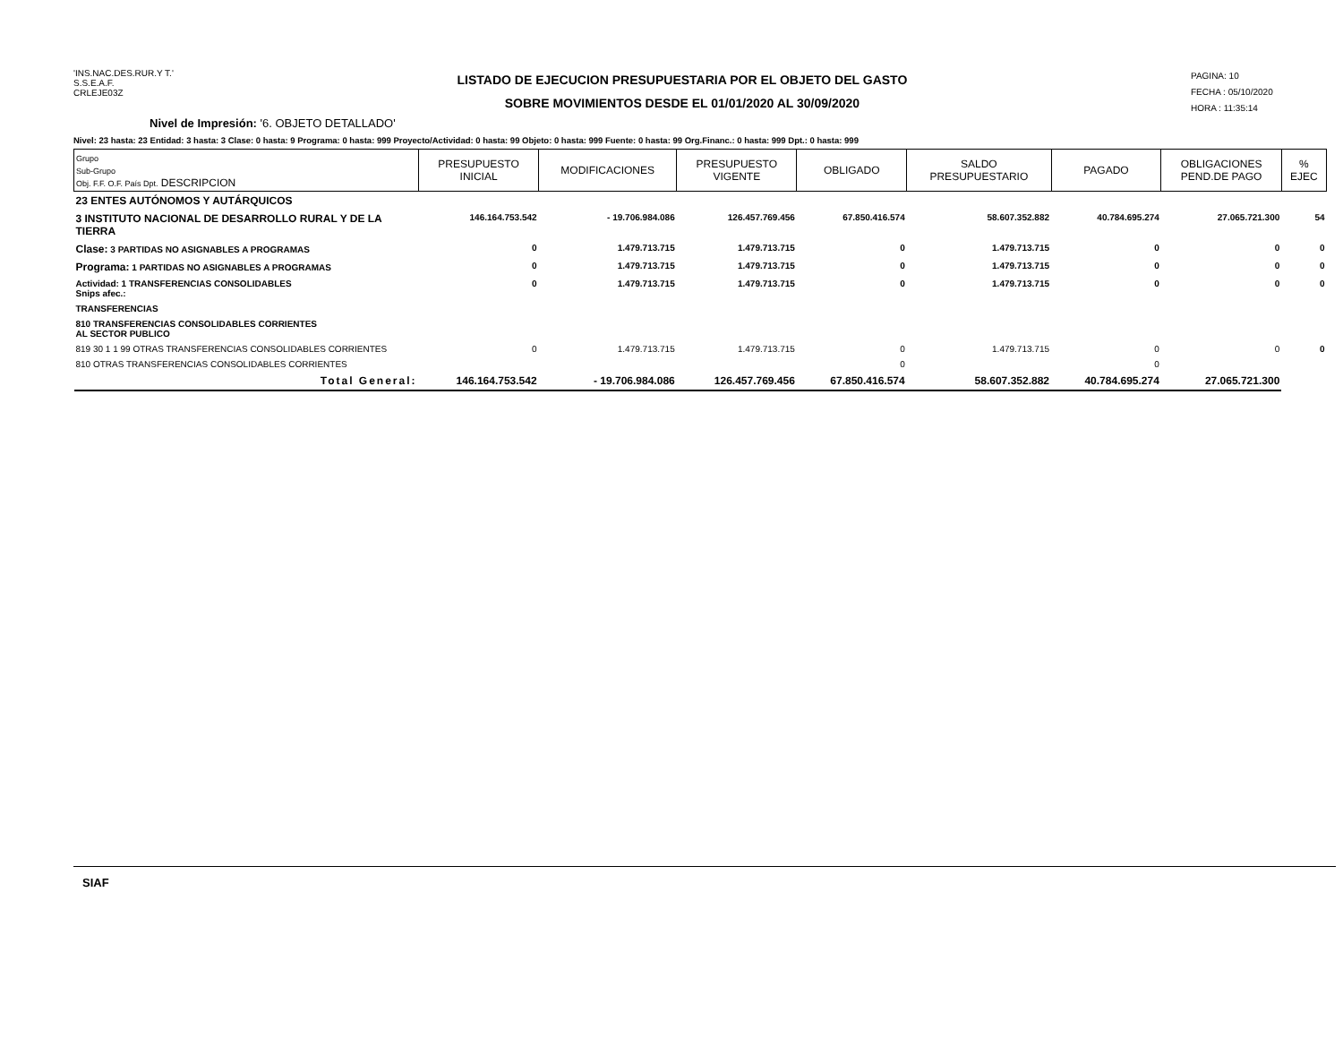'INS.NAC.DES.RUR.Y T.'
S.S.E.A.F.
CRLEJE03Z
LISTADO DE EJECUCION PRESUPUESTARIA POR EL OBJETO DEL GASTO
SOBRE MOVIMIENTOS DESDE EL 01/01/2020 AL 30/09/2020
PAGINA: 10
FECHA : 05/10/2020
HORA : 11:35:14
Nivel de Impresión: '6. OBJETO DETALLADO'
Nivel: 23 hasta: 23 Entidad: 3 hasta: 3 Clase: 0 hasta: 9 Programa: 0 hasta: 999 Proyecto/Actividad: 0 hasta: 99 Objeto: 0 hasta: 999 Fuente: 0 hasta: 99 Org.Financ.: 0 hasta: 999 Dpt.: 0 hasta: 999
| Grupo Sub-Grupo Obj. F.F. O.F. País Dpt. DESCRIPCION | PRESUPUESTO INICIAL | MODIFICACIONES | PRESUPUESTO VIGENTE | OBLIGADO | SALDO PRESUPUESTARIO | PAGADO | OBLIGACIONES PEND.DE PAGO | % EJEC |
| --- | --- | --- | --- | --- | --- | --- | --- | --- |
| 23 ENTES AUTÓNOMOS Y AUTÁRQUICOS | | | | | | | | |
| 3 INSTITUTO NACIONAL DE DESARROLLO RURAL Y DE LA TIERRA | 146.164.753.542 | - 19.706.984.086 | 126.457.769.456 | 67.850.416.574 | 58.607.352.882 | 40.784.695.274 | 27.065.721.300 | 54 |
| Clase: 3 PARTIDAS NO ASIGNABLES A PROGRAMAS | 0 | 1.479.713.715 | 1.479.713.715 | 0 | 1.479.713.715 | 0 | 0 | 0 |
| Programa: 1 PARTIDAS NO ASIGNABLES A PROGRAMAS | 0 | 1.479.713.715 | 1.479.713.715 | 0 | 1.479.713.715 | 0 | 0 | 0 |
| Actividad: 1 TRANSFERENCIAS CONSOLIDABLES Snips afec.: | 0 | 1.479.713.715 | 1.479.713.715 | 0 | 1.479.713.715 | 0 | 0 | 0 |
| TRANSFERENCIAS | | | | | | | | |
| 810 TRANSFERENCIAS CONSOLIDABLES CORRIENTES AL SECTOR PUBLICO | | | | | | | | |
| 819 30 1 1 99 OTRAS TRANSFERENCIAS CONSOLIDABLES CORRIENTES | 0 | 1.479.713.715 | 1.479.713.715 | 0 | 1.479.713.715 | 0 | 0 | 0 |
| 810 OTRAS TRANSFERENCIAS CONSOLIDABLES CORRIENTES | | | | 0 | | 0 | | |
| Total General: | 146.164.753.542 | - 19.706.984.086 | 126.457.769.456 | 67.850.416.574 | 58.607.352.882 | 40.784.695.274 | 27.065.721.300 | |
SIAF